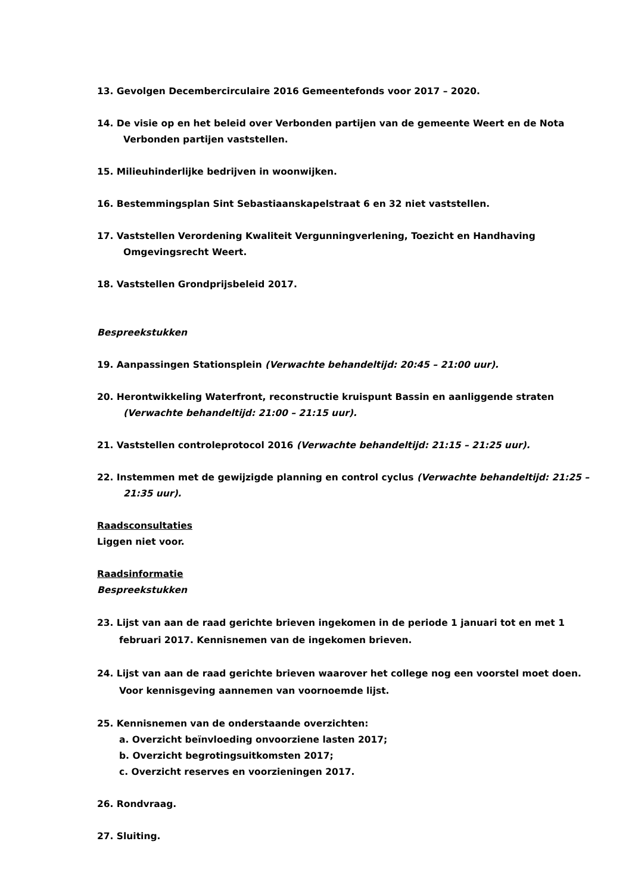13. Gevolgen Decembercirculaire 2016 Gemeentefonds voor 2017 – 2020.
14. De visie op en het beleid over Verbonden partijen van de gemeente Weert en de Nota Verbonden partijen vaststellen.
15. Milieuhinderlijke bedrijven in woonwijken.
16. Bestemmingsplan Sint Sebastiaanskapelstraat 6 en 32 niet vaststellen.
17. Vaststellen Verordening Kwaliteit Vergunningverlening, Toezicht en Handhaving Omgevingsrecht Weert.
18. Vaststellen Grondprijsbeleid 2017.
Bespreekstukken
19. Aanpassingen Stationsplein (Verwachte behandeltijd: 20:45 – 21:00 uur).
20. Herontwikkeling Waterfront, reconstructie kruispunt Bassin en aanliggende straten (Verwachte behandeltijd: 21:00 – 21:15 uur).
21. Vaststellen controleprotocol 2016 (Verwachte behandeltijd: 21:15 – 21:25 uur).
22. Instemmen met de gewijzigde planning en control cyclus (Verwachte behandeltijd: 21:25 – 21:35 uur).
Raadsconsultaties
Liggen niet voor.
Raadsinformatie
Bespreekstukken
23. Lijst van aan de raad gerichte brieven ingekomen in de periode 1 januari tot en met 1 februari 2017. Kennisnemen van de ingekomen brieven.
24. Lijst van aan de raad gerichte brieven waarover het college nog een voorstel moet doen. Voor kennisgeving aannemen van voornoemde lijst.
25. Kennisnemen van de onderstaande overzichten:
a. Overzicht beïnvloeding onvoorziene lasten 2017;
b. Overzicht begrotingsuitkomsten 2017;
c. Overzicht reserves en voorzieningen 2017.
26. Rondvraag.
27. Sluiting.